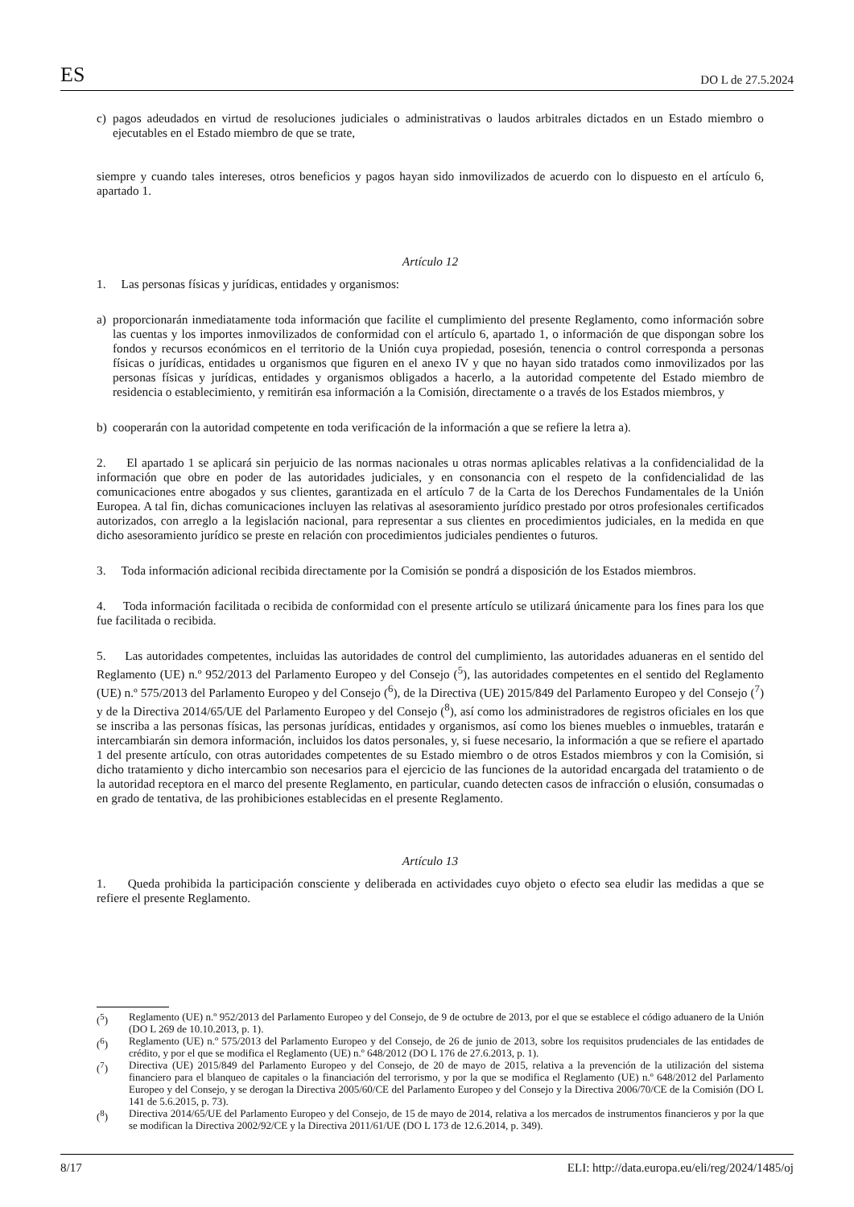ES DO L de 27.5.2024
c) pagos adeudados en virtud de resoluciones judiciales o administrativas o laudos arbitrales dictados en un Estado miembro o ejecutables en el Estado miembro de que se trate,
siempre y cuando tales intereses, otros beneficios y pagos hayan sido inmovilizados de acuerdo con lo dispuesto en el artículo 6, apartado 1.
Artículo 12
1. Las personas físicas y jurídicas, entidades y organismos:
a) proporcionarán inmediatamente toda información que facilite el cumplimiento del presente Reglamento, como información sobre las cuentas y los importes inmovilizados de conformidad con el artículo 6, apartado 1, o información de que dispongan sobre los fondos y recursos económicos en el territorio de la Unión cuya propiedad, posesión, tenencia o control corresponda a personas físicas o jurídicas, entidades u organismos que figuren en el anexo IV y que no hayan sido tratados como inmovilizados por las personas físicas y jurídicas, entidades y organismos obligados a hacerlo, a la autoridad competente del Estado miembro de residencia o establecimiento, y remitirán esa información a la Comisión, directamente o a través de los Estados miembros, y
b) cooperarán con la autoridad competente en toda verificación de la información a que se refiere la letra a).
2. El apartado 1 se aplicará sin perjuicio de las normas nacionales u otras normas aplicables relativas a la confidencialidad de la información que obre en poder de las autoridades judiciales, y en consonancia con el respeto de la confidencialidad de las comunicaciones entre abogados y sus clientes, garantizada en el artículo 7 de la Carta de los Derechos Fundamentales de la Unión Europea. A tal fin, dichas comunicaciones incluyen las relativas al asesoramiento jurídico prestado por otros profesionales certificados autorizados, con arreglo a la legislación nacional, para representar a sus clientes en procedimientos judiciales, en la medida en que dicho asesoramiento jurídico se preste en relación con procedimientos judiciales pendientes o futuros.
3. Toda información adicional recibida directamente por la Comisión se pondrá a disposición de los Estados miembros.
4. Toda información facilitada o recibida de conformidad con el presente artículo se utilizará únicamente para los fines para los que fue facilitada o recibida.
5. Las autoridades competentes, incluidas las autoridades de control del cumplimiento, las autoridades aduaneras en el sentido del Reglamento (UE) n.º 952/2013 del Parlamento Europeo y del Consejo (<sup>5</sup>), las autoridades competentes en el sentido del Reglamento (UE) n.º 575/2013 del Parlamento Europeo y del Consejo (<sup>6</sup>), de la Directiva (UE) 2015/849 del Parlamento Europeo y del Consejo (<sup>7</sup>) y de la Directiva 2014/65/UE del Parlamento Europeo y del Consejo (<sup>8</sup>), así como los administradores de registros oficiales en los que se inscriba a las personas físicas, las personas jurídicas, entidades y organismos, así como los bienes muebles o inmuebles, tratarán e intercambiarán sin demora información, incluidos los datos personales, y, si fuese necesario, la información a que se refiere el apartado 1 del presente artículo, con otras autoridades competentes de su Estado miembro o de otros Estados miembros y con la Comisión, si dicho tratamiento y dicho intercambio son necesarios para el ejercicio de las funciones de la autoridad encargada del tratamiento o de la autoridad receptora en el marco del presente Reglamento, en particular, cuando detecten casos de infracción o elusión, consumadas o en grado de tentativa, de las prohibiciones establecidas en el presente Reglamento.
Artículo 13
1. Queda prohibida la participación consciente y deliberada en actividades cuyo objeto o efecto sea eludir las medidas a que se refiere el presente Reglamento.
(<sup>5</sup>) Reglamento (UE) n.º 952/2013 del Parlamento Europeo y del Consejo, de 9 de octubre de 2013, por el que se establece el código aduanero de la Unión (DO L 269 de 10.10.2013, p. 1).
(<sup>6</sup>) Reglamento (UE) n.º 575/2013 del Parlamento Europeo y del Consejo, de 26 de junio de 2013, sobre los requisitos prudenciales de las entidades de crédito, y por el que se modifica el Reglamento (UE) n.º 648/2012 (DO L 176 de 27.6.2013, p. 1).
(<sup>7</sup>) Directiva (UE) 2015/849 del Parlamento Europeo y del Consejo, de 20 de mayo de 2015, relativa a la prevención de la utilización del sistema financiero para el blanqueo de capitales o la financiación del terrorismo, y por la que se modifica el Reglamento (UE) n.º 648/2012 del Parlamento Europeo y del Consejo, y se derogan la Directiva 2005/60/CE del Parlamento Europeo y del Consejo y la Directiva 2006/70/CE de la Comisión (DO L 141 de 5.6.2015, p. 73).
(<sup>8</sup>) Directiva 2014/65/UE del Parlamento Europeo y del Consejo, de 15 de mayo de 2014, relativa a los mercados de instrumentos financieros y por la que se modifican la Directiva 2002/92/CE y la Directiva 2011/61/UE (DO L 173 de 12.6.2014, p. 349).
8/17 ELI: http://data.europa.eu/eli/reg/2024/1485/oj